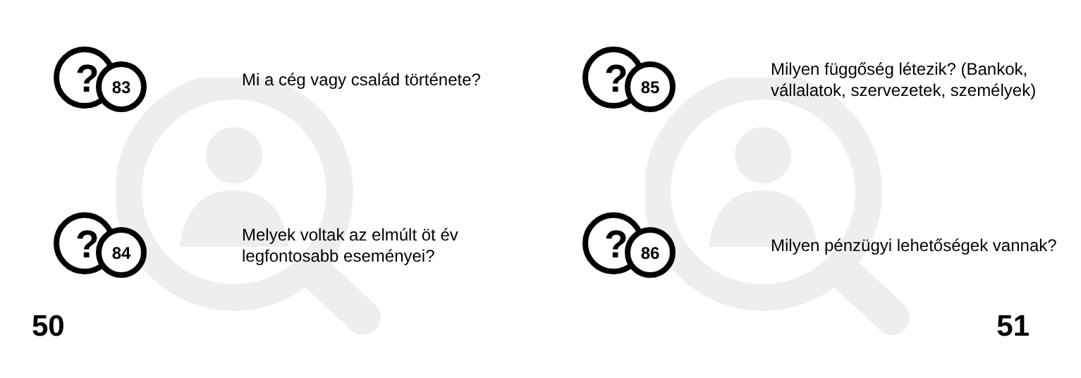?
83
Mi a cég vagy család története?
?
84
Melyek voltak az elmúlt öt év legfontosabb eseményei?
50
?
85
Milyen függőség létezik? (Bankok, vállalatok, szervezetek, személyek)
?
86
Milyen pénzügyi lehetőségek vannak?
51